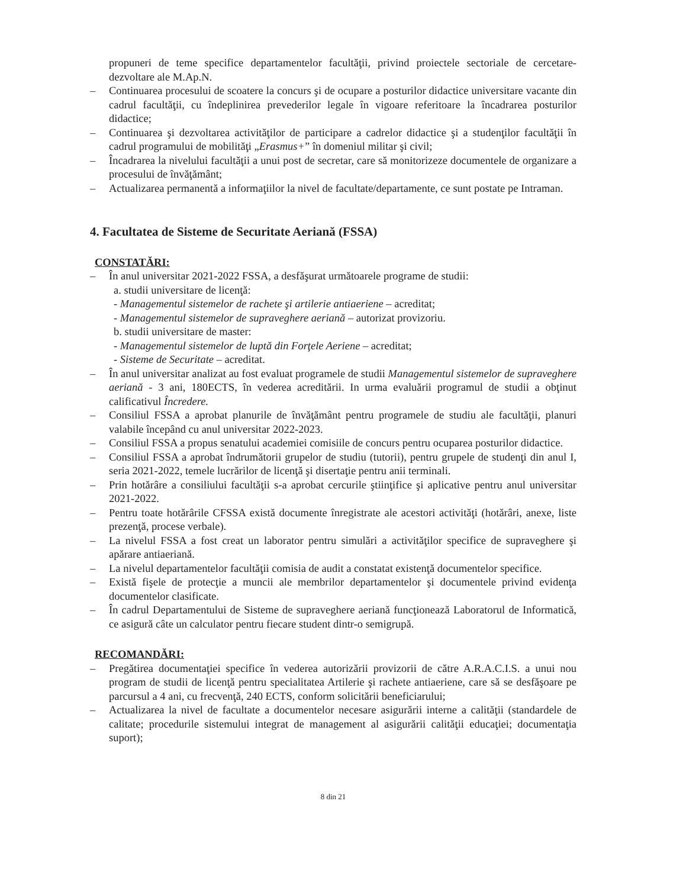propuneri de teme specifice departamentelor facultăţii, privind proiectele sectoriale de cercetare-dezvoltare ale M.Ap.N.
– Continuarea procesului de scoatere la concurs şi de ocupare a posturilor didactice universitare vacante din cadrul facultăţii, cu îndeplinirea prevederilor legale în vigoare referitoare la încadrarea posturilor didactice;
– Continuarea şi dezvoltarea activităţilor de participare a cadrelor didactice şi a studenţilor facultăţii în cadrul programului de mobilităţi „Erasmus+” în domeniul militar şi civil;
– Încadrarea la nivelului facultăţii a unui post de secretar, care să monitorizeze documentele de organizare a procesului de învăţământ;
– Actualizarea permanentă a informaţiilor la nivel de facultate/departamente, ce sunt postate pe Intraman.
4. Facultatea de Sisteme de Securitate Aeriană (FSSA)
CONSTATĂRI:
– În anul universitar 2021-2022 FSSA, a desfăşurat următoarele programe de studii:
a. studii universitare de licenţă:
- Managementul sistemelor de rachete şi artilerie antiaeriene – acreditat;
- Managementul sistemelor de supraveghere aeriană – autorizat provizoriu.
b. studii universitare de master:
- Managementul sistemelor de luptă din Forţele Aeriene – acreditat;
- Sisteme de Securitate – acreditat.
– În anul universitar analizat au fost evaluat programele de studii Managementul sistemelor de supraveghere aeriană - 3 ani, 180ECTS, în vederea acreditării. In urma evaluării programul de studii a obţinut calificativul Încredere.
– Consiliul FSSA a aprobat planurile de învăţământ pentru programele de studiu ale facultăţii, planuri valabile începând cu anul universitar 2022-2023.
– Consiliul FSSA a propus senatului academiei comisiile de concurs pentru ocuparea posturilor didactice.
– Consiliul FSSA a aprobat îndrumătorii grupelor de studiu (tutorii), pentru grupele de studenţi din anul I, seria 2021-2022, temele lucrărilor de licenţă şi disertaţie pentru anii terminali.
– Prin hotărâre a consiliului facultăţii s-a aprobat cercurile ştiinţifice şi aplicative pentru anul universitar 2021-2022.
– Pentru toate hotărârile CFSSA există documente înregistrate ale acestori activităţi (hotărâri, anexe, liste prezenţă, procese verbale).
– La nivelul FSSA a fost creat un laborator pentru simulări a activităţilor specifice de supraveghere şi apărare antiaeriană.
– La nivelul departamentelor facultăţii comisia de audit a constatat existenţă documentelor specifice.
– Există fişele de protecţie a muncii ale membrilor departamentelor şi documentele privind evidenţa documentelor clasificate.
– În cadrul Departamentului de Sisteme de supraveghere aeriană funcţionează Laboratorul de Informatică, ce asigură câte un calculator pentru fiecare student dintr-o semigrupă.
RECOMANDĂRI:
– Pregătirea documentaţiei specifice în vederea autorizării provizorii de către A.R.A.C.I.S. a unui nou program de studii de licenţă pentru specialitatea Artilerie şi rachete antiaeriene, care să se desfăşoare pe parcursul a 4 ani, cu frecvenţă, 240 ECTS, conform solicitării beneficiarului;
– Actualizarea la nivel de facultate a documentelor necesare asigurării interne a calităţii (standardele de calitate; procedurile sistemului integrat de management al asigurării calităţii educaţiei; documentaţia suport);
8 din 21